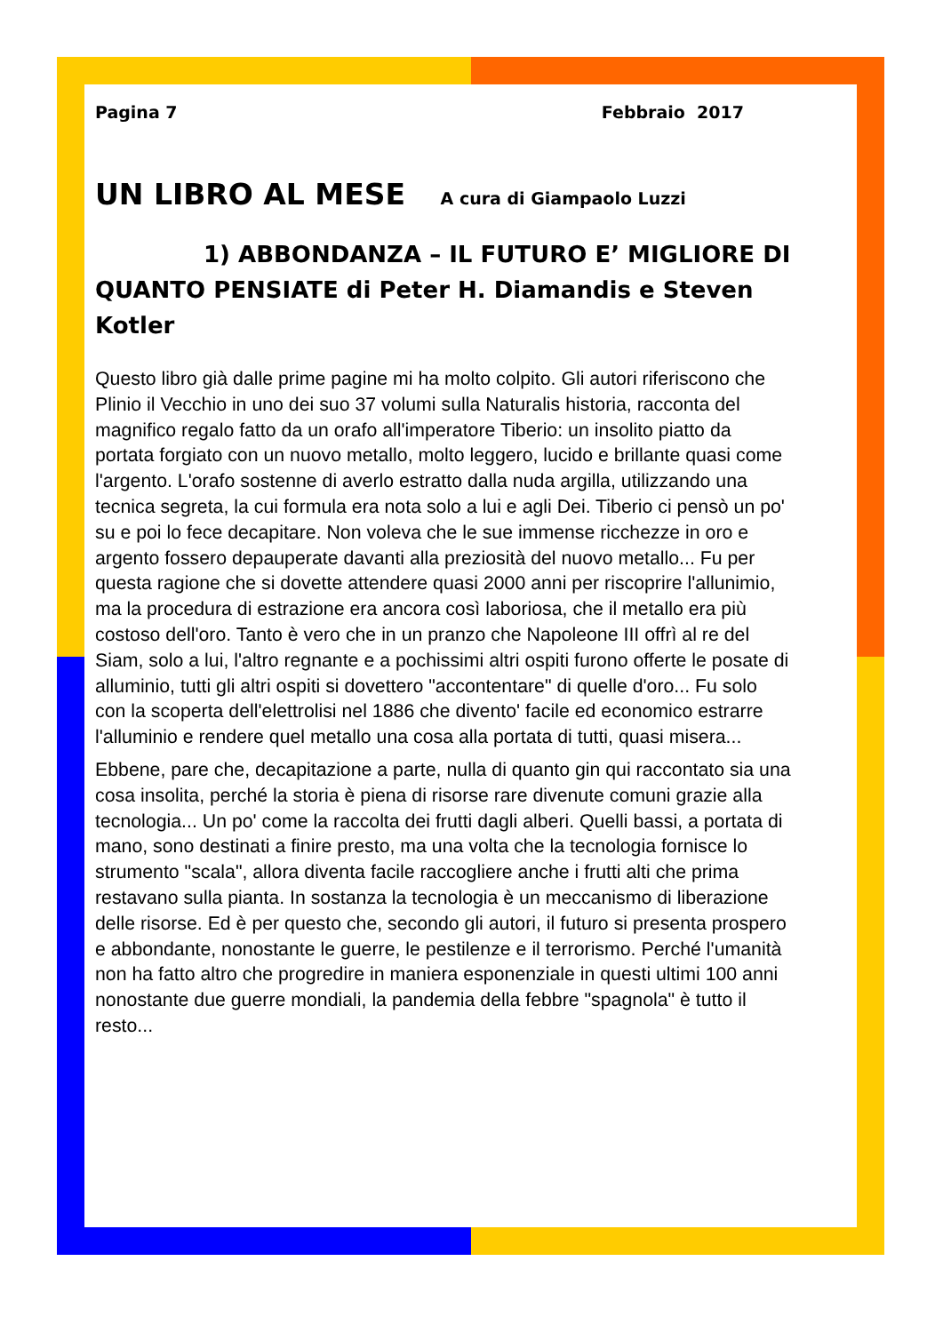Pagina 7 Febbraio 2017
UN LIBRO AL MESE A cura di Giampaolo Luzzi
1) ABBONDANZA – IL FUTURO E’ MIGLIORE DI QUANTO PENSIATE di Peter H. Diamandis e Steven Kotler
Questo libro già dalle prime pagine mi ha molto colpito. Gli autori riferiscono che Plinio il Vecchio in uno dei suo 37 volumi sulla Naturalis historia, racconta del magnifico regalo fatto da un orafo all'imperatore Tiberio: un insolito piatto da portata forgiato con un nuovo metallo, molto leggero, lucido e brillante quasi come l'argento. L'orafo sostenne di averlo estratto dalla nuda argilla, utilizzando una tecnica segreta, la cui formula era nota solo a lui e agli Dei. Tiberio ci pensò un po' su e poi lo fece decapitare. Non voleva che le sue immense ricchezze in oro e argento fossero depauperate davanti alla preziosità del nuovo metallo... Fu per questa ragione che si dovette attendere quasi 2000 anni per riscoprire l'allunimio, ma la procedura di estrazione era ancora così laboriosa, che il metallo era più costoso dell'oro. Tanto è vero che in un pranzo che Napoleone III offrì al re del Siam, solo a lui, l'altro regnante e a pochissimi altri ospiti furono offerte le posate di alluminio, tutti gli altri ospiti si dovettero "accontentare" di quelle d'oro... Fu solo con la scoperta dell'elettrolisi nel 1886 che divento' facile ed economico estrarre l'alluminio e rendere quel metallo una cosa alla portata di tutti, quasi misera...
Ebbene, pare che, decapitazione a parte, nulla di quanto gin qui raccontato sia una cosa insolita, perché la storia è piena di risorse rare divenute comuni grazie alla tecnologia... Un po' come la raccolta dei frutti dagli alberi. Quelli bassi, a portata di mano, sono destinati a finire presto, ma una volta che la tecnologia fornisce lo strumento "scala", allora diventa facile raccogliere anche i frutti alti che prima restavano sulla pianta. In sostanza la tecnologia è un meccanismo di liberazione delle risorse. Ed è per questo che, secondo gli autori, il futuro si presenta prospero e abbondante, nonostante le guerre, le pestilenze e il terrorismo. Perché l'umanità non ha fatto altro che progredire in maniera esponenziale in questi ultimi 100 anni nonostante due guerre mondiali, la pandemia della febbre "spagnola" è tutto il resto...